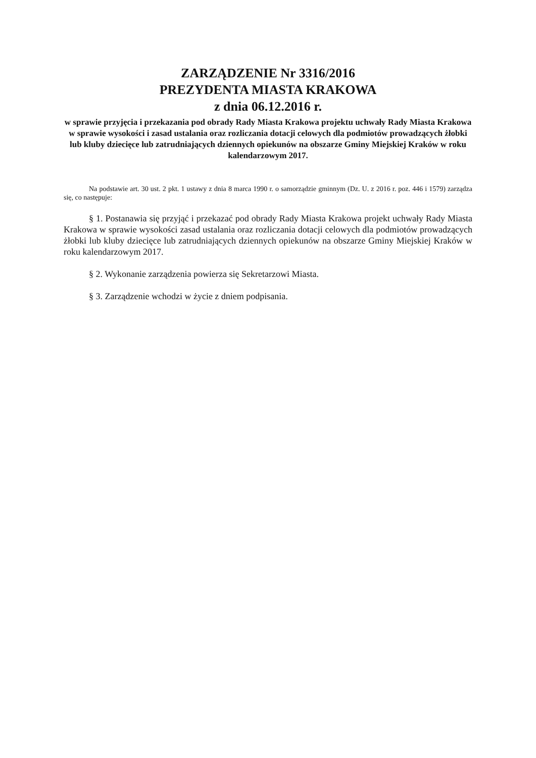ZARZĄDZENIE Nr 3316/2016
PREZYDENTA MIASTA KRAKOWA
z dnia 06.12.2016 r.
w sprawie przyjęcia i przekazania pod obrady Rady Miasta Krakowa projektu uchwały Rady Miasta Krakowa w sprawie wysokości i zasad ustalania oraz rozliczania dotacji celowych dla podmiotów prowadzących żłobki lub kluby dziecięce lub zatrudniających dziennych opiekunów na obszarze Gminy Miejskiej Kraków w roku kalendarzowym 2017.
Na podstawie art. 30 ust. 2 pkt. 1 ustawy z dnia 8 marca 1990 r. o samorządzie gminnym (Dz. U. z 2016 r. poz. 446 i 1579) zarządza się, co następuje:
§ 1. Postanawia się przyjąć i przekazać pod obrady Rady Miasta Krakowa projekt uchwały Rady Miasta Krakowa w sprawie wysokości zasad ustalania oraz rozliczania dotacji celowych dla podmiotów prowadzących żłobki lub kluby dziecięce lub zatrudniających dziennych opiekunów na obszarze Gminy Miejskiej Kraków w roku kalendarzowym 2017.
§ 2. Wykonanie zarządzenia powierza się Sekretarzowi Miasta.
§ 3. Zarządzenie wchodzi w życie z dniem podpisania.